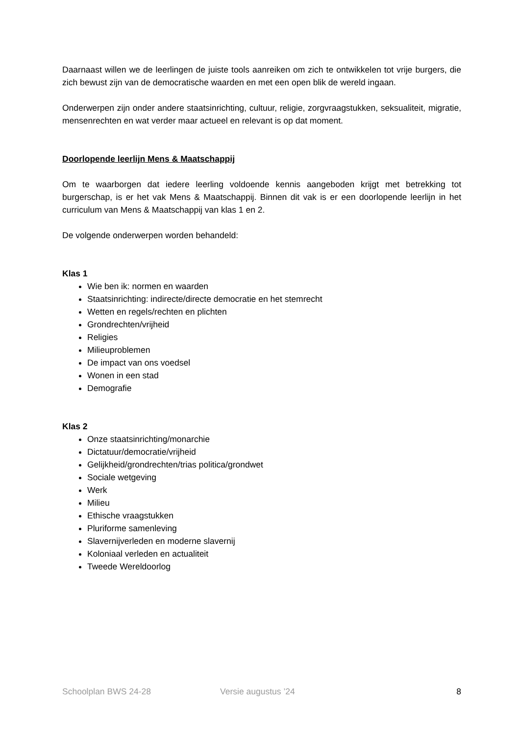Daarnaast willen we de leerlingen de juiste tools aanreiken om zich te ontwikkelen tot vrije burgers, die zich bewust zijn van de democratische waarden en met een open blik de wereld ingaan.
Onderwerpen zijn onder andere staatsinrichting, cultuur, religie, zorgvraagstukken, seksualiteit, migratie, mensenrechten en wat verder maar actueel en relevant is op dat moment.
Doorlopende leerlijn Mens & Maatschappij
Om te waarborgen dat iedere leerling voldoende kennis aangeboden krijgt met betrekking tot burgerschap, is er het vak Mens & Maatschappij. Binnen dit vak is er een doorlopende leerlijn in het curriculum van Mens & Maatschappij van klas 1 en 2.
De volgende onderwerpen worden behandeld:
Klas 1
Wie ben ik: normen en waarden
Staatsinrichting: indirecte/directe democratie en het stemrecht
Wetten en regels/rechten en plichten
Grondrechten/vrijheid
Religies
Milieuproblemen
De impact van ons voedsel
Wonen in een stad
Demografie
Klas 2
Onze staatsinrichting/monarchie
Dictatuur/democratie/vrijheid
Gelijkheid/grondrechten/trias politica/grondwet
Sociale wetgeving
Werk
Milieu
Ethische vraagstukken
Pluriforme samenleving
Slavernijverleden en moderne slavernij
Koloniaal verleden en actualiteit
Tweede Wereldoorlog
Schoolplan BWS 24-28 Versie augustus ’24 8